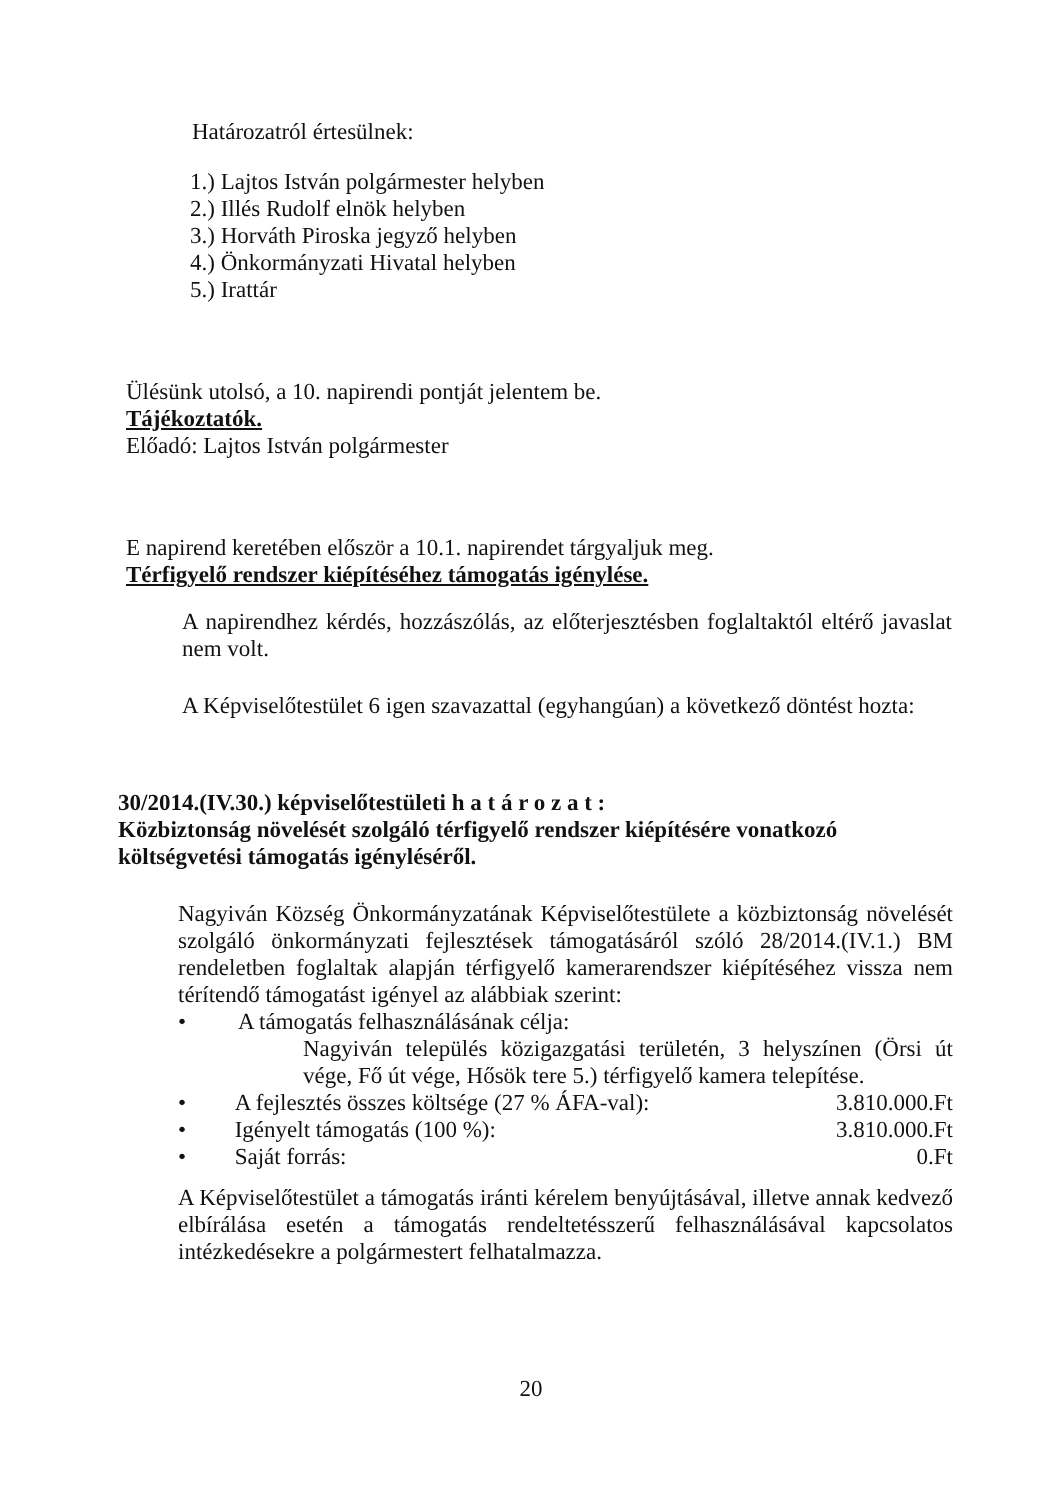Határozatról értesülnek:
1.) Lajtos István polgármester helyben
2.) Illés Rudolf elnök helyben
3.) Horváth Piroska jegyző helyben
4.) Önkormányzati Hivatal helyben
5.) Irattár
Ülésünk utolsó, a 10. napirendi pontját jelentem be.
Tájékoztatók.
Előadó: Lajtos István polgármester
E napirend keretében először a 10.1. napirendet tárgyaljuk meg.
Térfigyelő rendszer kiépítéséhez támogatás igénylése.
A napirendhez kérdés, hozzászólás, az előterjesztésben foglaltaktól eltérő javaslat nem volt.
A Képviselőtestület 6 igen szavazattal (egyhangúan) a következő döntést hozta:
30/2014.(IV.30.) képviselőtestületi h a t á r o z a t :
Közbiztonság növelését szolgáló térfigyelő rendszer kiépítésére vonatkozó költségvetési támogatás igényléséről.
Nagyiván Község Önkormányzatának Képviselőtestülete a közbiztonság növelését szolgáló önkormányzati fejlesztések támogatásáról szóló 28/2014.(IV.1.) BM rendeletben foglaltak alapján térfigyelő kamerarendszer kiépítéséhez vissza nem térítendő támogatást igényel az alábbiak szerint:
• A támogatás felhasználásának célja:
Nagyiván település közigazgatási területén, 3 helyszínen (Örsi út vége, Fő út vége, Hősök tere 5.) térfigyelő kamera telepítése.
• A fejlesztés összes költsége (27 % ÁFA-val): 3.810.000.Ft
• Igényelt támogatás (100 %): 3.810.000.Ft
• Saját forrás: 0.Ft
A Képviselőtestület a támogatás iránti kérelem benyújtásával, illetve annak kedvező elbírálása esetén a támogatás rendeltetésszerű felhasználásával kapcsolatos intézkedésekre a polgármestert felhatalmazza.
20